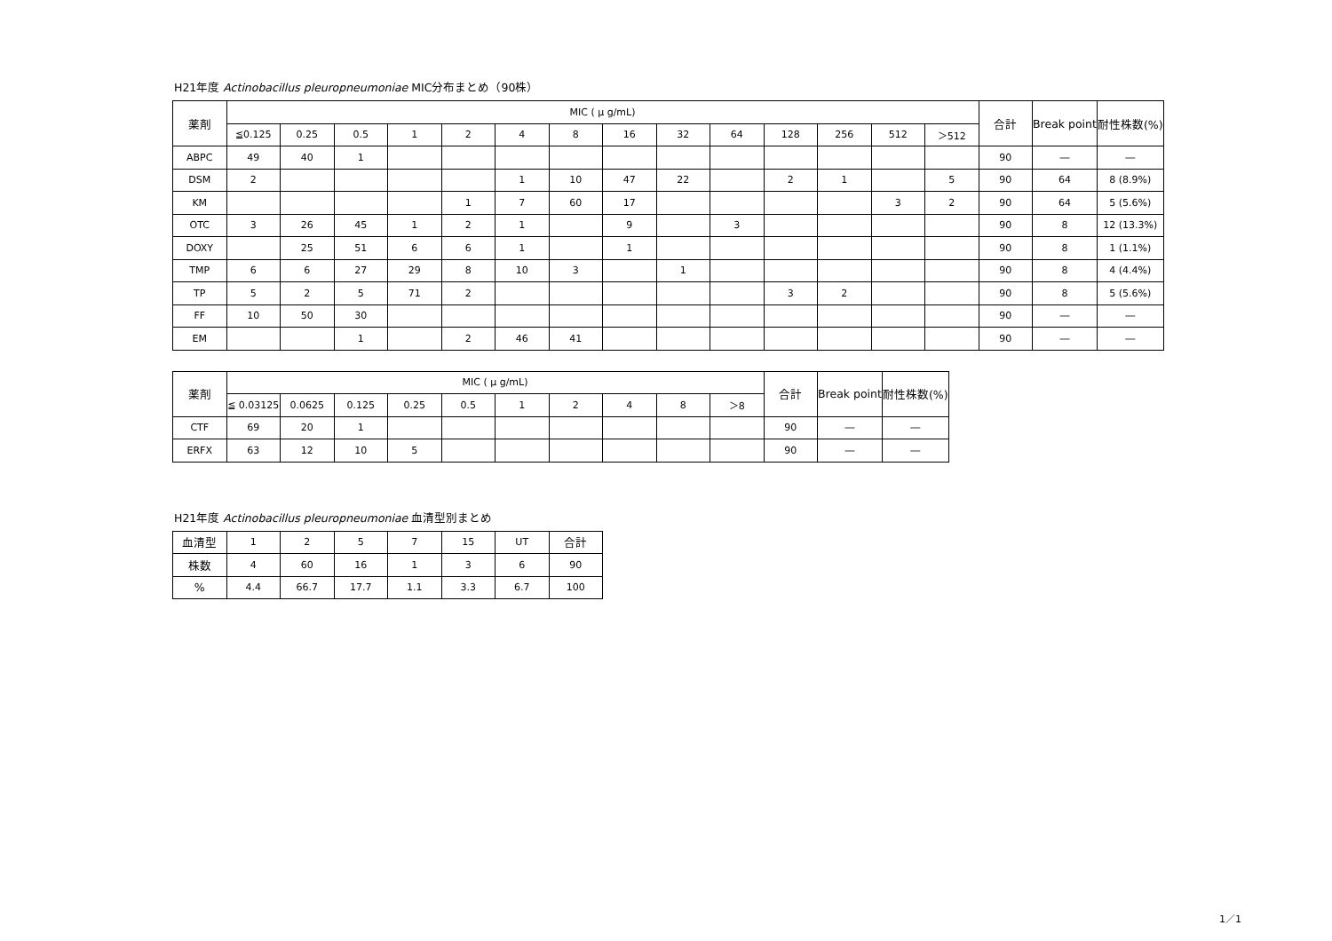H21年度 Actinobacillus pleuropneumoniae MIC分布まとめ（90株）
| 薬剤 | MIC ( μ g/mL) | | | | | | | | | | | | | | 合計 | Break point | 耐性株数(%) |
| --- | --- | --- | --- | --- | --- | --- | --- | --- | --- | --- | --- | --- | --- | --- | --- | --- | --- |
| | ≦0.125 | 0.25 | 0.5 | 1 | 2 | 4 | 8 | 16 | 32 | 64 | 128 | 256 | 512 | ＞512 | | | |
| ABPC | 49 | 40 | 1 | | | | | | | | | | | | 90 | ― | ― |
| DSM | 2 | | | | | 1 | 10 | 47 | 22 | | 2 | 1 | | 5 | 90 | 64 | 8 (8.9%) |
| KM | | | | | 1 | 7 | 60 | 17 | | | | | 3 | 2 | 90 | 64 | 5 (5.6%) |
| OTC | 3 | 26 | 45 | 1 | 2 | 1 | | 9 | | 3 | | | | | 90 | 8 | 12 (13.3%) |
| DOXY | | 25 | 51 | 6 | 6 | 1 | | 1 | | | | | | | 90 | 8 | 1 (1.1%) |
| TMP | 6 | 6 | 27 | 29 | 8 | 10 | 3 | | 1 | | | | | | 90 | 8 | 4 (4.4%) |
| TP | 5 | 2 | 5 | 71 | 2 | | | | | | 3 | 2 | | | 90 | 8 | 5 (5.6%) |
| FF | 10 | 50 | 30 | | | | | | | | | | | | 90 | ― | ― |
| EM | | | 1 | | 2 | 46 | 41 | | | | | | | | 90 | ― | ― |
| 薬剤 | MIC ( μ g/mL) | | | | | | | | | | 合計 | Break point | 耐性株数(%) |
| --- | --- | --- | --- | --- | --- | --- | --- | --- | --- | --- | --- | --- | --- |
| | ≦ 0.03125 | 0.0625 | 0.125 | 0.25 | 0.5 | 1 | 2 | 4 | 8 | ＞8 | | | |
| CTF | 69 | 20 | 1 | | | | | | | | 90 | ― | ― |
| ERFX | 63 | 12 | 10 | 5 | | | | | | | 90 | ― | ― |
H21年度 Actinobacillus pleuropneumoniae 血清型別まとめ
| 血清型 | 1 | 2 | 5 | 7 | 15 | UT | 合計 |
| 株数 | 4 | 60 | 16 | 1 | 3 | 6 | 90 |
| % | 4.4 | 66.7 | 17.7 | 1.1 | 3.3 | 6.7 | 100 |
1／1